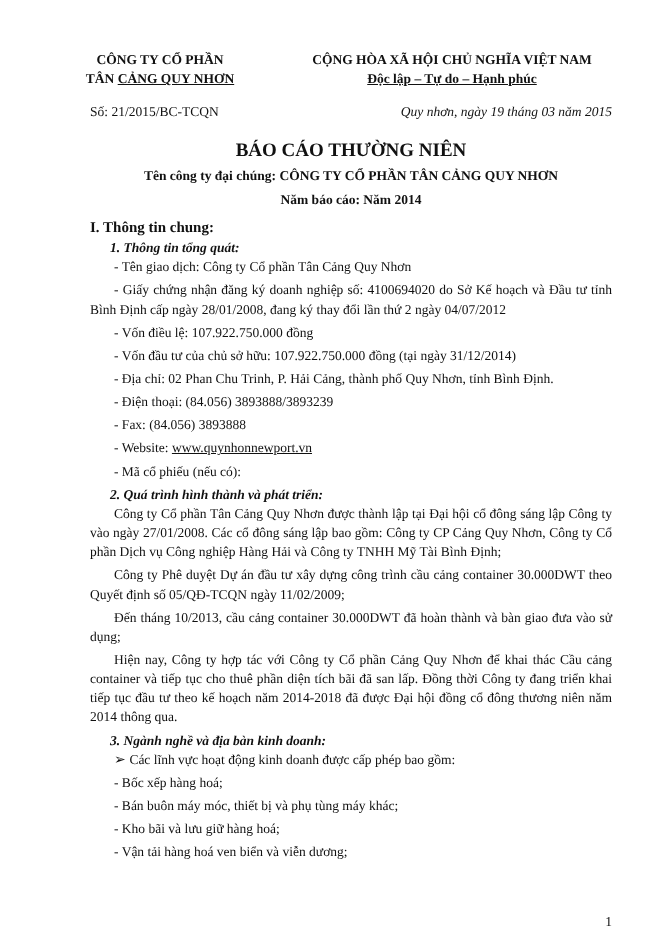CÔNG TY CỔ PHẦN
TÂN CẢNG QUY NHƠN
CỘNG HÒA XÃ HỘI CHỦ NGHĨA VIỆT NAM
Độc lập – Tự do – Hạnh phúc
Số: 21/2015/BC-TCQN Quy nhơn, ngày 19 tháng 03 năm 2015
BÁO CÁO THƯỜNG NIÊN
Tên công ty đại chúng: CÔNG TY CỔ PHẦN TÂN CẢNG QUY NHƠN
Năm báo cáo: Năm 2014
I. Thông tin chung:
1. Thông tin tổng quát:
- Tên giao dịch: Công ty Cổ phần Tân Cảng Quy Nhơn
- Giấy chứng nhận đăng ký doanh nghiệp số: 4100694020 do Sở Kế hoạch và Đầu tư tỉnh Bình Định cấp ngày 28/01/2008, đang ký thay đổi lần thứ 2 ngày 04/07/2012
- Vốn điều lệ: 107.922.750.000 đồng
- Vốn đầu tư của chủ sở hữu: 107.922.750.000 đồng (tại ngày 31/12/2014)
- Địa chỉ: 02 Phan Chu Trinh, P. Hải Cảng, thành phố Quy Nhơn, tỉnh Bình Định.
- Điện thoại: (84.056) 3893888/3893239
- Fax: (84.056) 3893888
- Website: www.quynhonnewport.vn
- Mã cổ phiếu (nếu có):
2. Quá trình hình thành và phát triển:
Công ty Cổ phần Tân Cảng Quy Nhơn được thành lập tại Đại hội cổ đông sáng lập Công ty vào ngày 27/01/2008. Các cổ đông sáng lập bao gồm: Công ty CP Cảng Quy Nhơn, Công ty Cổ phần Dịch vụ Công nghiệp Hàng Hải và Công ty TNHH Mỹ Tài Bình Định;
Công ty Phê duyệt Dự án đầu tư xây dựng công trình cầu cảng container 30.000DWT theo Quyết định số 05/QĐ-TCQN ngày 11/02/2009;
Đến tháng 10/2013, cầu cảng container 30.000DWT đã hoàn thành và bàn giao đưa vào sử dụng;
Hiện nay, Công ty hợp tác với Công ty Cổ phần Cảng Quy Nhơn để khai thác Cầu cảng container và tiếp tục cho thuê phần diện tích bãi đã san lấp. Đồng thời Công ty đang triển khai tiếp tục đầu tư theo kế hoạch năm 2014-2018 đã được Đại hội đồng cổ đông thương niên năm 2014 thông qua.
3. Ngành nghề và địa bàn kinh doanh:
➢ Các lĩnh vực hoạt động kinh doanh được cấp phép bao gồm:
- Bốc xếp hàng hoá;
- Bán buôn máy móc, thiết bị và phụ tùng máy khác;
- Kho bãi và lưu giữ hàng hoá;
- Vận tải hàng hoá ven biển và viễn dương;
1